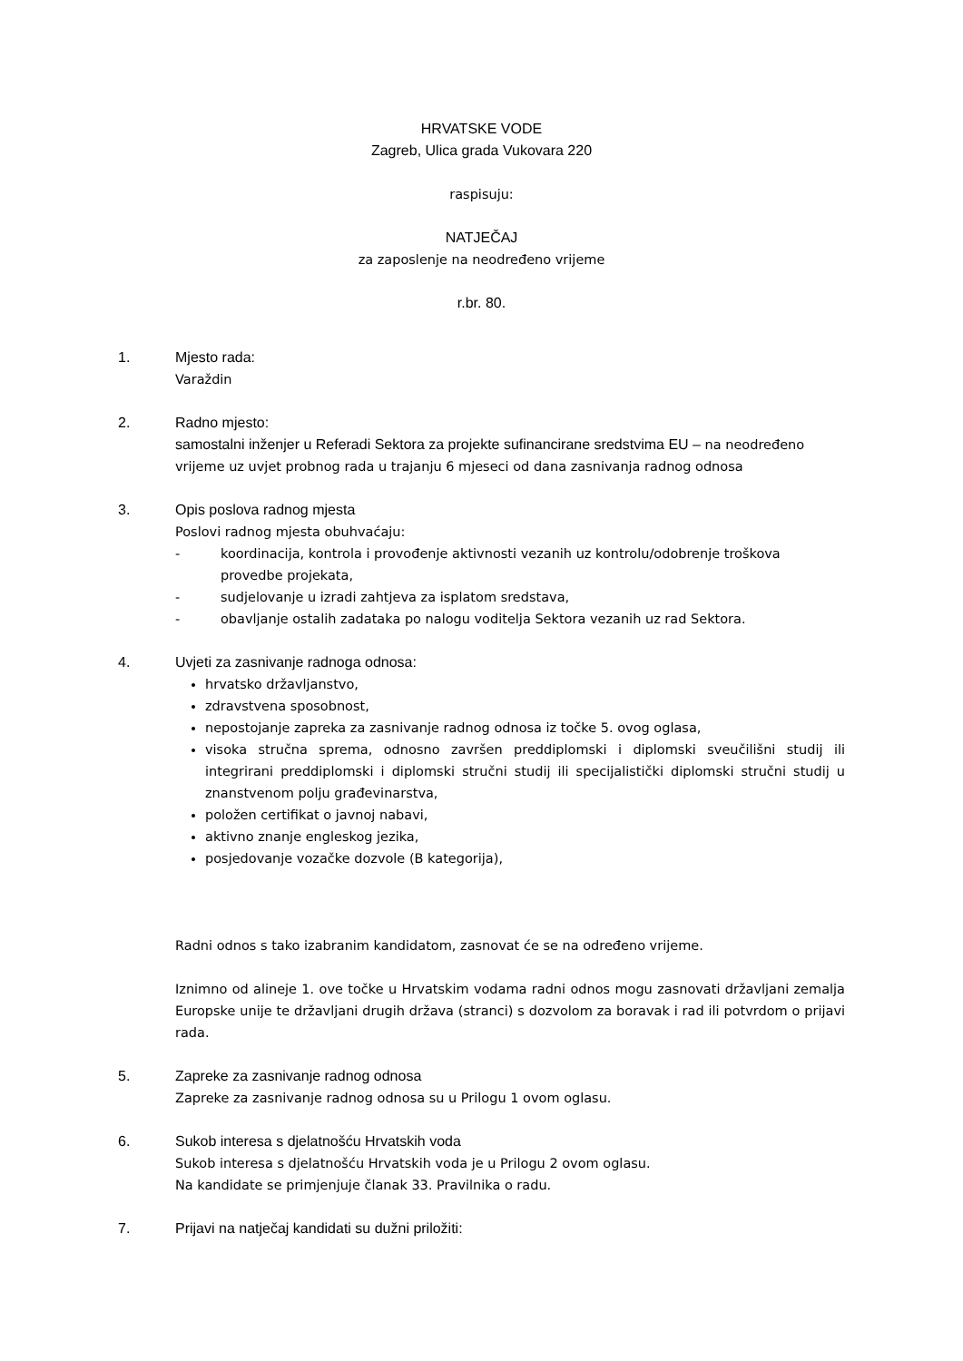HRVATSKE VODE
Zagreb, Ulica grada Vukovara 220
raspisuju:
NATJEČAJ
za zaposlenje na neodređeno vrijeme
r.br. 80.
1. Mjesto rada:
Varaždin
2. Radno mjesto:
samostalni inženjer u Referadi Sektora za projekte sufinancirane sredstvima EU – na neodređeno vrijeme uz uvjet probnog rada u trajanju 6 mjeseci od dana zasnivanja radnog odnosa
3. Opis poslova radnog mjesta
Poslovi radnog mjesta obuhvaćaju:
- koordinacija, kontrola i provođenje aktivnosti vezanih uz kontrolu/odobrenje troškova provedbe projekata,
- sudjelovanje u izradi zahtjeva za isplatom sredstava,
- obavljanje ostalih zadataka po nalogu voditelja Sektora vezanih uz rad Sektora.
4. Uvjeti za zasnivanje radnoga odnosa:
hrvatsko državljanstvo,
zdravstvena sposobnost,
nepostojanje zapreka za zasnivanje radnog odnosa iz točke 5. ovog oglasa,
visoka stručna sprema, odnosno završen preddiplomski i diplomski sveučilišni studij ili integrirani preddiplomski i diplomski stručni studij ili specijalistički diplomski stručni studij u znanstvenom polju građevinarstva,
položen certifikat o javnoj nabavi,
aktivno znanje engleskog jezika,
posjedovanje vozačke dozvole (B kategorija),
Radni odnos s tako izabranim kandidatom, zasnovat će se na određeno vrijeme.
Iznimno od alineje 1. ove točke u Hrvatskim vodama radni odnos mogu zasnovati državljani zemalja Europske unije te državljani drugih država (stranci) s dozvolom za boravak i rad ili potvrdom o prijavi rada.
5. Zapreke za zasnivanje radnog odnosa
Zapreke za zasnivanje radnog odnosa su u Prilogu 1 ovom oglasu.
6. Sukob interesa s djelatnošću Hrvatskih voda
Sukob interesa s djelatnošću Hrvatskih voda je u Prilogu 2 ovom oglasu.
Na kandidate se primjenjuje članak 33. Pravilnika o radu.
7. Prijavi na natječaj kandidati su dužni priložiti: